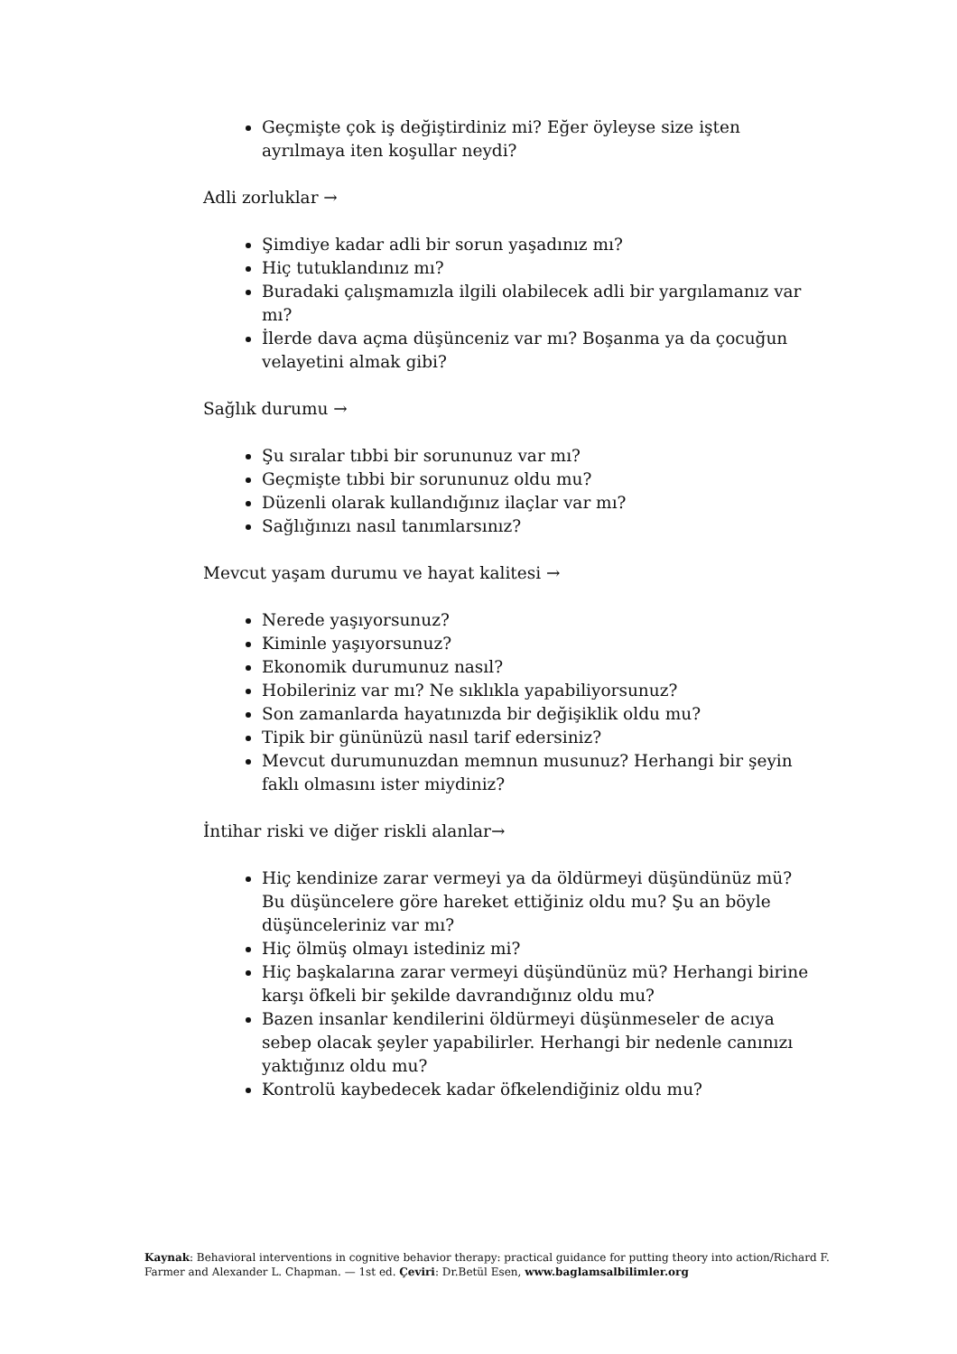Geçmişte çok iş değiştirdiniz mi? Eğer öyleyse size işten ayrılmaya iten koşullar neydi?
Adli zorluklar →
Şimdiye kadar adli bir sorun yaşadınız mı?
Hiç tutuklandınız mı?
Buradaki çalışmamızla ilgili olabilecek adli bir yargılamanız var mı?
İlerde dava açma düşünceniz var mı? Boşanma ya da çocuğun velayetini almak gibi?
Sağlık durumu →
Şu sıralar tıbbi bir sorununuz var mı?
Geçmişte tıbbi bir sorununuz oldu mu?
Düzenli olarak kullandığınız ilaçlar var mı?
Sağlığınızı nasıl tanımlarsınız?
Mevcut yaşam durumu ve hayat kalitesi →
Nerede yaşıyorsunuz?
Kiminle yaşıyorsunuz?
Ekonomik durumunuz nasıl?
Hobileriniz var mı? Ne sıklıkla yapabiliyorsunuz?
Son zamanlarda hayatınızda bir değişiklik oldu mu?
Tipik bir gününüzü nasıl tarif edersiniz?
Mevcut durumunuzdan memnun musunuz? Herhangi bir şeyin faklı olmasını ister miydiniz?
İntihar riski ve diğer riskli alanlar→
Hiç kendinize zarar vermeyi ya da öldürmeyi düşündünüz mü? Bu düşüncelere göre hareket ettiğiniz oldu mu? Şu an böyle düşünceleriniz var mı?
Hiç ölmüş olmayı istediniz mi?
Hiç başkalarına zarar vermeyi düşündünüz mü? Herhangi birine karşı öfkeli bir şekilde davrandığınız oldu mu?
Bazen insanlar kendilerini öldürmeyi düşünmeseler de acıya sebep olacak şeyler yapabilirler. Herhangi bir nedenle canınızı yaktığınız oldu mu?
Kontrolü kaybedecek kadar öfkelendiğiniz oldu mu?
Kaynak: Behavioral interventions in cognitive behavior therapy: practical guidance for putting theory into action/Richard F. Farmer and Alexander L. Chapman. — 1st ed. Çeviri: Dr.Betül Esen, www.baglamsalbilimler.org